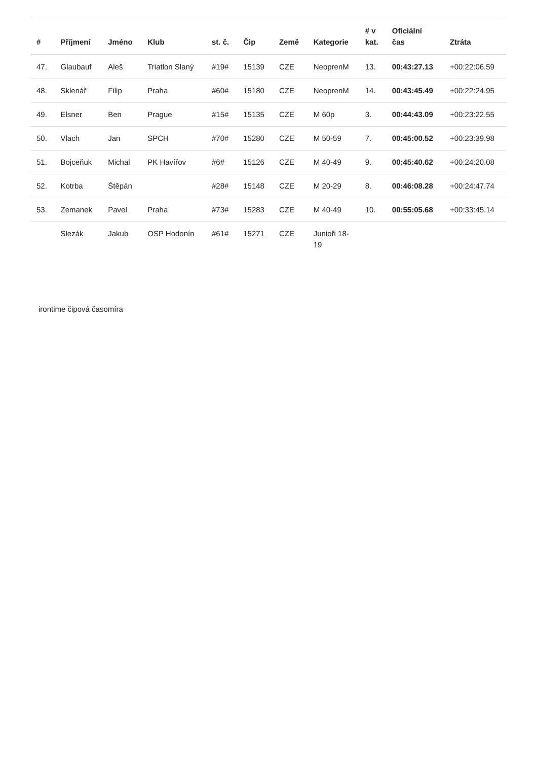| # | Příjmení | Jméno | Klub | st. č. | Čip | Země | Kategorie | # v kat. | Oficiální čas | Ztráta |
| --- | --- | --- | --- | --- | --- | --- | --- | --- | --- | --- |
| 47. | Glaubauf | Aleš | Triatlon Slaný | #19# | 15139 | CZE | NeoprenM | 13. | 00:43:27.13 | +00:22:06.59 |
| 48. | Sklenář | Filip | Praha | #60# | 15180 | CZE | NeoprenM | 14. | 00:43:45.49 | +00:22:24.95 |
| 49. | Elsner | Ben | Prague | #15# | 15135 | CZE | M 60p | 3. | 00:44:43.09 | +00:23:22.55 |
| 50. | Vlach | Jan | SPCH | #70# | 15280 | CZE | M 50-59 | 7. | 00:45:00.52 | +00:23:39.98 |
| 51. | Bojceňuk | Michal | PK Havířov | #6# | 15126 | CZE | M 40-49 | 9. | 00:45:40.62 | +00:24:20.08 |
| 52. | Kotrba | Štěpán | | #28# | 15148 | CZE | M 20-29 | 8. | 00:46:08.28 | +00:24:47.74 |
| 53. | Zemanek | Pavel | Praha | #73# | 15283 | CZE | M 40-49 | 10. | 00:55:05.68 | +00:33:45.14 |
| | Slezák | Jakub | OSP Hodonín | #61# | 15271 | CZE | Junioři 18- 19 | | | |
irontime čipová časomíra